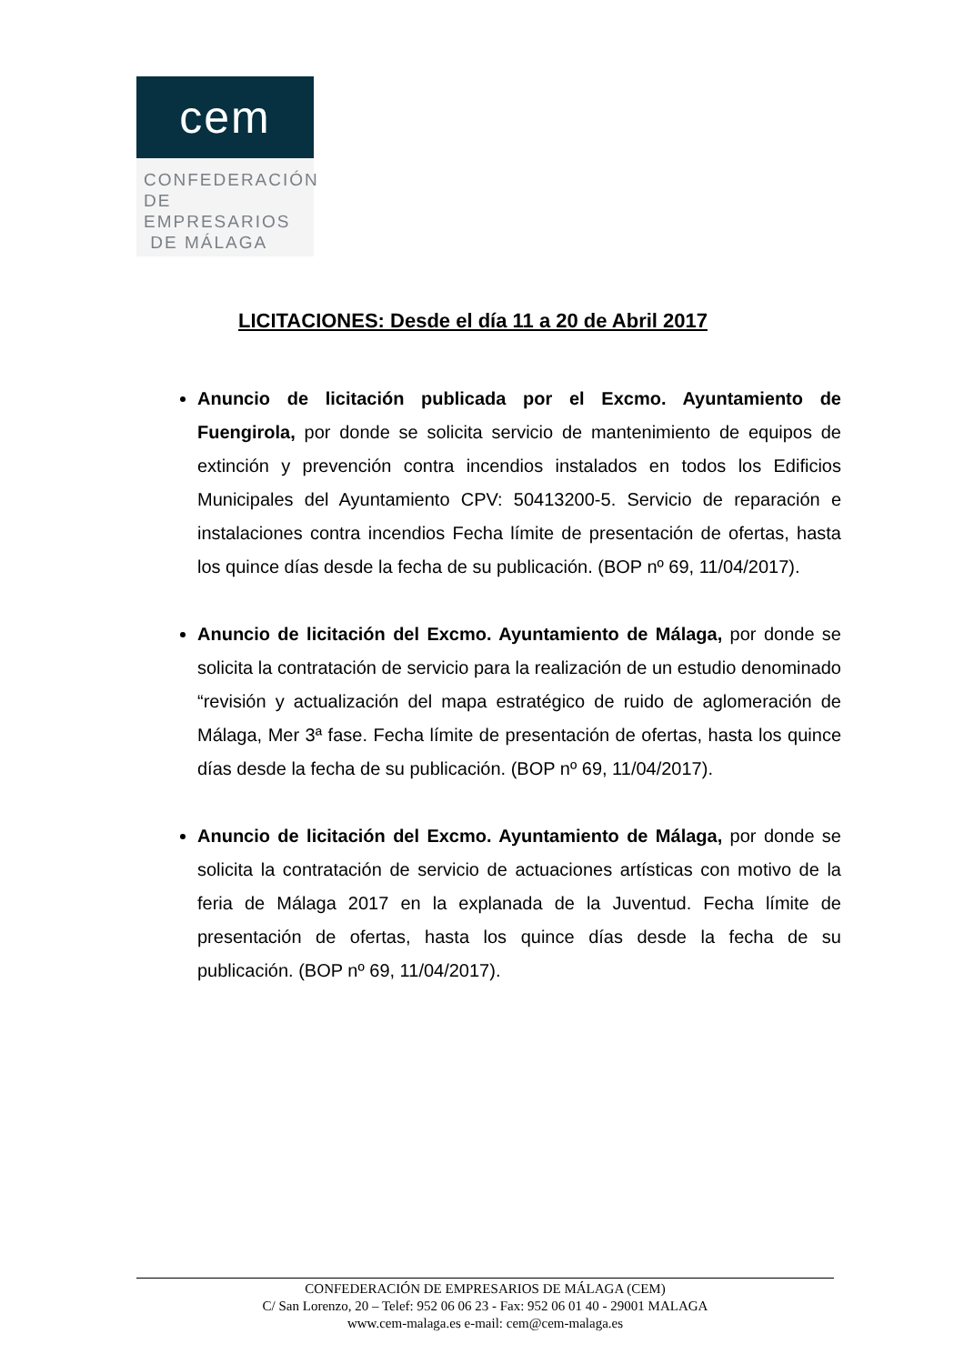cem
CONFEDERACIÓN
DE EMPRESARIOS
DE MÁLAGA
LICITACIONES: Desde el día 11 a 20 de Abril 2017
Anuncio de licitación publicada por el Excmo. Ayuntamiento de Fuengirola, por donde se solicita servicio de mantenimiento de equipos de extinción y prevención contra incendios instalados en todos los Edificios Municipales del Ayuntamiento CPV: 50413200-5. Servicio de reparación e instalaciones contra incendios Fecha límite de presentación de ofertas, hasta los quince días desde la fecha de su publicación. (BOP nº 69, 11/04/2017).
Anuncio de licitación del Excmo. Ayuntamiento de Málaga, por donde se solicita la contratación de servicio para la realización de un estudio denominado “revisión y actualización del mapa estratégico de ruido de aglomeración de Málaga, Mer 3ª fase. Fecha límite de presentación de ofertas, hasta los quince días desde la fecha de su publicación. (BOP nº 69, 11/04/2017).
Anuncio de licitación del Excmo. Ayuntamiento de Málaga, por donde se solicita la contratación de servicio de actuaciones artísticas con motivo de la feria de Málaga 2017 en la explanada de la Juventud. Fecha límite de presentación de ofertas, hasta los quince días desde la fecha de su publicación. (BOP nº 69, 11/04/2017).
CONFEDERACIÓN DE EMPRESARIOS DE MÁLAGA (CEM)
C/ San Lorenzo, 20 – Telef: 952 06 06 23 - Fax: 952 06 01 40 - 29001 MALAGA
www.cem-malaga.es e-mail: cem@cem-malaga.es